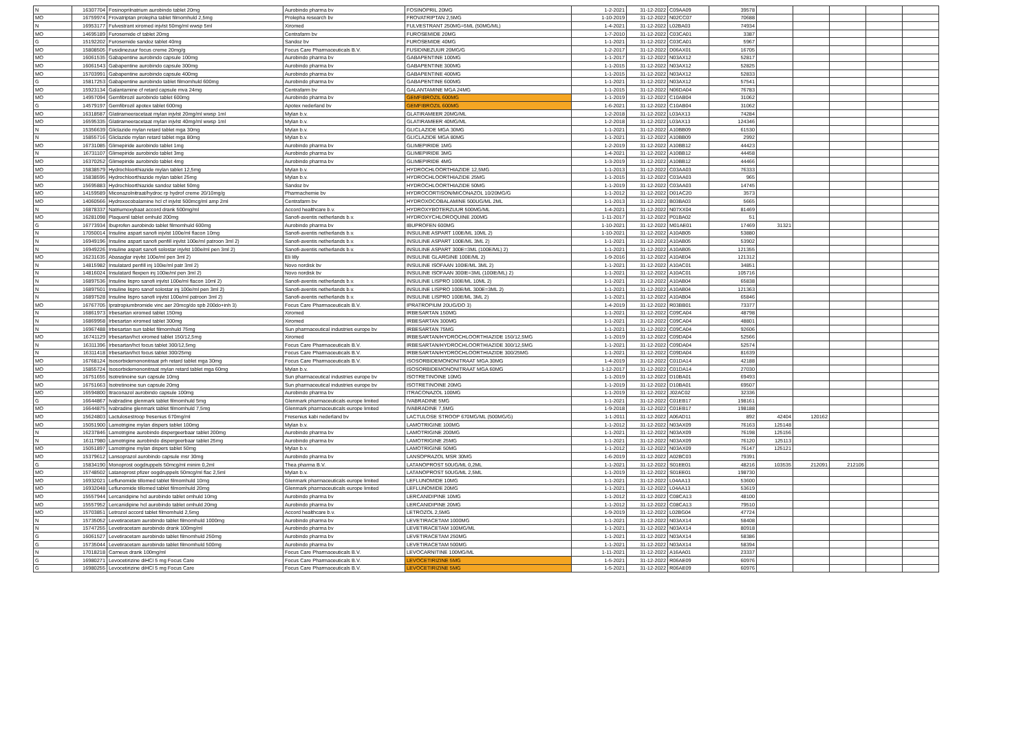| N | 16307704 | Fosinoprilnatrium aurobindo tablet 20mg | Aurobindo pharma bv | FOSINOPRIL 20MG | 1-2-2021 | 31-12-2022 | C09AA09 | 39578 | | | | | |
| MO | 16759974 | Frovatriptan prolepha tablet filmomhuld 2,5mg | Prolepha research bv | FROVATRIPTAN 2,5MG | 1-10-2019 | 31-12-2022 | N02CC07 | 70688 | | | | | |
| N | 16953177 | Fulvestrant xiromed injvlst 50mg/ml wwsp 5ml | Xiromed | FULVESTRANT 250MG=5ML (50MG/ML) | 1-4-2021 | 31-12-2022 | L02BA03 | 74934 | | | | | |
| MO | 14695189 | Furosemide cf tablet 20mg | Centrafarm bv | FUROSEMIDE 20MG | 1-7-2010 | 31-12-2022 | C03CA01 | 3387 | | | | | |
| G | 15192202 | Furosemide sandoz tablet 40mg | Sandoz bv | FUROSEMIDE 40MG | 1-1-2021 | 31-12-2022 | C03CA01 | 5967 | | | | | |
| MO | 15808505 | Fusidinezuur focus creme 20mg/g | Focus Care Pharmaceuticals B.V. | FUSIDINEZUUR 20MG/G | 1-2-2017 | 31-12-2022 | D06AX01 | 16705 | | | | | |
| MO | 16061535 | Gabapentine aurobindo capsule 100mg | Aurobindo pharma bv | GABAPENTINE 100MG | 1-1-2017 | 31-12-2022 | N03AX12 | 52817 | | | | | |
| MO | 16061543 | Gabapentine aurobindo capsule 300mg | Aurobindo pharma bv | GABAPENTINE 300MG | 1-1-2015 | 31-12-2022 | N03AX12 | 52825 | | | | | |
| MO | 15703991 | Gabapentine aurobindo capsule 400mg | Aurobindo pharma bv | GABAPENTINE 400MG | 1-1-2015 | 31-12-2022 | N03AX12 | 52833 | | | | | |
| G | 15817253 | Gabapentine aurobindo tablet filmomhuld 600mg | Aurobindo pharma bv | GABAPENTINE 600MG | 1-1-2021 | 31-12-2022 | N03AX12 | 57541 | | | | | |
| MO | 15923134 | Galantamine cf retard capsule mva 24mg | Centrafarm bv | GALANTAMINE MGA 24MG | 1-1-2015 | 31-12-2022 | N06DA04 | 76783 | | | | | |
| MO | 14957094 | Gemfibrozil aurobindo tablet 600mg | Aurobindo pharma bv | GEMFIBROZIL 600MG | 1-1-2019 | 31-12-2022 | C10AB04 | 31062 | | | | | |
| G | 14579197 | Gemfibrozil apotex tablet 600mg | Apotex nederland bv | GEMFIBROZIL 600MG | 1-6-2021 | 31-12-2022 | C10AB04 | 31062 | | | | | |
| MO | 16318587 | Glatirameeracetaat mylan injvlst 20mg/ml wwsp 1ml | Mylan b.v. | GLATIRAMEER 20MG/ML | 1-2-2018 | 31-12-2022 | L03AX13 | 74284 | | | | | |
| MO | 16595335 | Glatirameeracetaat mylan injvlst 40mg/ml wwsp 1ml | Mylan b.v. | GLATIRAMEER 40MG/ML | 1-2-2018 | 31-12-2022 | L03AX13 | 124346 | | | | | |
| N | 15356639 | Gliclazide mylan retard tablet mga 30mg | Mylan b.v. | GLICLAZIDE MGA 30MG | 1-1-2021 | 31-12-2022 | A10BB09 | 61530 | | | | | |
| N | 15855716 | Gliclazide mylan retard tablet mga 80mg | Mylan b.v. | GLICLAZIDE MGA 80MG | 1-1-2021 | 31-12-2022 | A10BB09 | 2992 | | | | | |
| MO | 16731085 | Glimepiride aurobindo tablet 1mg | Aurobindo pharma bv | GLIMEPIRIDE 1MG | 1-2-2019 | 31-12-2022 | A10BB12 | 44423 | | | | | |
| N | 16731107 | Glimepiride aurobindo tablet 3mg | Aurobindo pharma bv | GLIMEPIRIDE 3MG | 1-4-2021 | 31-12-2022 | A10BB12 | 44458 | | | | | |
| MO | 16370252 | Glimepiride aurobindo tablet 4mg | Aurobindo pharma bv | GLIMEPIRIDE 4MG | 1-3-2019 | 31-12-2022 | A10BB12 | 44466 | | | | | |
| MO | 15838579 | Hydrochloorthiazide mylan tablet 12,5mg | Mylan b.v. | HYDROCHLOORTHIAZIDE 12,5MG | 1-1-2013 | 31-12-2022 | C03AA03 | 76333 | | | | | |
| MO | 15838595 | Hydrochloorthiazide mylan tablet 25mg | Mylan b.v. | HYDROCHLOORTHIAZIDE 25MG | 1-1-2015 | 31-12-2022 | C03AA03 | 965 | | | | | |
| MO | 15695883 | Hydrochloorthiazide sandoz tablet 50mg | Sandoz bv | HYDROCHLOORTHIAZIDE 50MG | 1-1-2019 | 31-12-2022 | C03AA03 | 14745 | | | | | |
| MO | 14159589 | Miconazolnitraat/hydroc rp hydrof creme 20/10mg/g | Pharmachemie bv | HYDROCORTISON/MICONAZOL 10/20MG/G | 1-1-2012 | 31-12-2022 | D01AC20 | 3573 | | | | | |
| MO | 14060566 | Hydroxocobalamine hcl cf injvlst 500mcg/ml amp 2ml | Centrafarm bv | HYDROXOCOBALAMINE 500UG/ML 2ML | 1-1-2013 | 31-12-2022 | B03BA03 | 5665 | | | | | |
| N | 16878337 | Natriumoxybaat accord drank 500mg/ml | Accord healthcare b.v. | HYDROXYBOTERZUUR 500MG/ML | 1-4-2021 | 31-12-2022 | N07XX04 | 81469 | | | | | |
| MO | 16281098 | Plaquenil tablet omhuld 200mg | Sanofi-aventis netherlands b.v. | HYDROXYCHLOROQUINE 200MG | 1-11-2017 | 31-12-2022 | P01BA02 | 51 | | | | | |
| G | 16773934 | Ibuprofen aurobindo tablet filmomhuld 600mg | Aurobindo pharma bv | IBUPROFEN 600MG | 1-10-2021 | 31-12-2022 | M01AE01 | 17469 | 31321 | | | | |
| N | 17050014 | Insuline aspart sanofi injvlst 100e/ml flacon 10mg | Sanofi-aventis netherlands b.v. | INSULINE ASPART 100E/ML 10ML 2) | 1-10-2021 | 31-12-2022 | A10AB05 | 53880 | | | | | |
| N | 16949196 | Insuline aspart sanofi penfill injvlst 100e/ml patroon 3ml 2) | Sanofi-aventis netherlands b.v. | INSULINE ASPART 100E/ML 3ML 2) | 1-1-2021 | 31-12-2022 | A10AB05 | 53902 | | | | | |
| N | 16949226 | Insuline aspart sanofi solostar injvlst 100e/ml pen 3ml 2) | Sanofi-aventis netherlands b.v. | INSULINE ASPART 300E=3ML (100E/ML) 2) | 1-1-2021 | 31-12-2022 | A10AB05 | 121355 | | | | | |
| MO | 16231635 | Abasaglar injvlst 100e/ml pen 3ml 2) | Eli lilly | INSULINE GLARGINE 100E/ML 2) | 1-9-2016 | 31-12-2022 | A10AE04 | 121312 | | | | | |
| N | 14815982 | Insulatard penfill inj 100ie/ml patr 3ml 2) | Novo nordisk bv | INSULINE ISOFAAN 100IE/ML 3ML 2) | 1-1-2021 | 31-12-2022 | A10AC01 | 34851 | | | | | |
| N | 14816024 | Insulatard flexpen inj 100ie/ml pen 3ml 2) | Novo nordisk bv | INSULINE ISOFAAN 300IE=3ML (100IE/ML) 2) | 1-1-2021 | 31-12-2022 | A10AC01 | 105716 | | | | | |
| N | 16897536 | Insuline lispro sanofi injvlst 100e/ml flacon 10ml 2) | Sanofi-aventis netherlands b.v. | INSULINE LISPRO 100E/ML 10ML 2) | 1-1-2021 | 31-12-2022 | A10AB04 | 65838 | | | | | |
| N | 16897501 | Insuline lispro sanof solostar inj 100e/ml pen 3ml 2) | Sanofi-aventis netherlands b.v. | INSULINE LISPRO 100E/ML 300E=3ML 2) | 1-1-2021 | 31-12-2022 | A10AB04 | 121363 | | | | | |
| N | 16897528 | Insuline lispro sanofi injvlst 100e/ml patroon 3ml 2) | Sanofi-aventis netherlands b.v. | INSULINE LISPRO 100E/ML 3ML 2) | 1-1-2021 | 31-12-2022 | A10AB04 | 65846 | | | | | |
| MO | 16767705 | Ipratropiumbromide vinc aer 20mcg/do spb 200do+inh 3) | Focus Care Pharmaceuticals B.V. | IPRATROPIUM 20UG/DO 3) | 1-4-2019 | 31-12-2022 | R03BB01 | 73377 | | | | | |
| N | 16861973 | Irbesartan xiromed tablet 150mg | Xiromed | IRBESARTAN 150MG | 1-1-2021 | 31-12-2022 | C09CA04 | 48798 | | | | | |
| N | 16869958 | Irbesartan xiromed tablet 300mg | Xiromed | IRBESARTAN 300MG | 1-1-2021 | 31-12-2022 | C09CA04 | 48801 | | | | | |
| N | 16967488 | Irbesartan sun tablet filmomhuld 75mg | Sun pharmaceutical industries europe bv | IRBESARTAN 75MG | 1-1-2021 | 31-12-2022 | C09CA04 | 92606 | | | | | |
| MO | 16741129 | Irbesartan/hct xiromed tablet 150/12,5mg | Xiromed | IRBESARTAN/HYDROCHLOORTHIAZIDE 150/12,5MG | 1-1-2019 | 31-12-2022 | C09DA04 | 52566 | | | | | |
| N | 16311396 | Irbesartan/hct focus tablet 300/12,5mg | Focus Care Pharmaceuticals B.V. | IRBESARTAN/HYDROCHLOORTHIAZIDE 300/12,5MG | 1-1-2021 | 31-12-2022 | C09DA04 | 52574 | | | | | |
| N | 16311418 | Irbesartan/hct focus tablet 300/25mg | Focus Care Pharmaceuticals B.V. | IRBESARTAN/HYDROCHLOORTHIAZIDE 300/25MG | 1-1-2021 | 31-12-2022 | C09DA04 | 81639 | | | | | |
| MO | 16768124 | Isosorbidemononitraat prh retard tablet mga 30mg | Focus Care Pharmaceuticals B.V. | ISOSORBIDEMONONITRAAT MGA 30MG | 1-4-2019 | 31-12-2022 | C01DA14 | 42188 | | | | | |
| MO | 15855724 | Isosorbidemononitraat mylan retard tablet mga 60mg | Mylan b.v. | ISOSORBIDEMONONITRAAT MGA 60MG | 1-12-2017 | 31-12-2022 | C01DA14 | 27030 | | | | | |
| MO | 16751655 | Isotretinoine sun capsule 10mg | Sun pharmaceutical industries europe bv | ISOTRETINOINE 10MG | 1-1-2019 | 31-12-2022 | D10BA01 | 69493 | | | | | |
| MO | 16751663 | Isotretinoine sun capsule 20mg | Sun pharmaceutical industries europe bv | ISOTRETINOINE 20MG | 1-1-2019 | 31-12-2022 | D10BA01 | 69507 | | | | | |
| MO | 16594800 | Itraconazol aurobindo capsule 100mg | Aurobindo pharma bv | ITRACONAZOL 100MG | 1-1-2019 | 31-12-2022 | J02AC02 | 32336 | | | | | |
| G | 16644867 | Ivabradine glenmark tablet filmomhuld 5mg | Glenmark pharmaceuticals europe limited | IVABRADINE 5MG | 1-1-2021 | 31-12-2022 | C01EB17 | 198161 | | | | | |
| MO | 16644875 | Ivabradine glenmark tablet filmomhuld 7,5mg | Glenmark pharmaceuticals europe limited | IVABRADINE 7,5MG | 1-9-2018 | 31-12-2022 | C01EB17 | 198188 | | | | | |
| MO | 15624803 | Lactulosestroop fresenius 670mg/ml | Fresenius kabi nederland bv | LACTULOSE STROOP 670MG/ML (500MG/G) | 1-1-2011 | 31-12-2022 | A06AD11 | 892 | 42404 | 120162 | | | |
| MO | 15051900 | Lamotrigine mylan dispers tablet 100mg | Mylan b.v. | LAMOTRIGINE 100MG | 1-1-2012 | 31-12-2022 | N03AX09 | 76163 | 125148 | | | | |
| N | 16237846 | Lamotrigine aurobindo dispergeerbaar tablet 200mg | Aurobindo pharma bv | LAMOTRIGINE 200MG | 1-1-2021 | 31-12-2022 | N03AX09 | 76198 | 125156 | | | | |
| N | 16117980 | Lamotrigine aurobindo dispergeerbaar tablet 25mg | Aurobindo pharma bv | LAMOTRIGINE 25MG | 1-1-2021 | 31-12-2022 | N03AX09 | 76120 | 125113 | | | | |
| MO | 15051897 | Lamotrigine mylan dispers tablet 50mg | Mylan b.v. | LAMOTRIGINE 50MG | 1-1-2012 | 31-12-2022 | N03AX09 | 76147 | 125121 | | | | |
| MO | 15379612 | Lansoprazol aurobindo capsule msr 30mg | Aurobindo pharma bv | LANSOPRAZOL MSR 30MG | 1-6-2019 | 31-12-2022 | A02BC03 | 79391 | | | | | |
| G | 15834190 | Monoprost oogdruppels 50mcg/ml minim 0,2ml | Thea pharma B.V. | LATANOPROST 50UG/ML 0,2ML | 1-1-2021 | 31-12-2022 | S01EE01 | 48216 | 103535 | 212091 | 212105 | | |
| MO | 15748502 | Latanoprost pfizer oogdruppels 50mcg/ml flac 2,5ml | Mylan b.v. | LATANOPROST 50UG/ML 2,5ML | 1-1-2019 | 31-12-2022 | S01EE01 | 198730 | | | | | |
| MO | 16932021 | Leflunomide tillomed tablet filmomhuld 10mg | Glenmark pharmaceuticals europe limited | LEFLUNOMIDE 10MG | 1-1-2021 | 31-12-2022 | L04AA13 | 53600 | | | | | |
| MO | 16932048 | Leflunomide tillomed tablet filmomhuld 20mg | Glenmark pharmaceuticals europe limited | LEFLUNOMIDE 20MG | 1-1-2021 | 31-12-2022 | L04AA13 | 53619 | | | | | |
| MO | 15557944 | Lercanidipine hcl aurobindo tablet omhuld 10mg | Aurobindo pharma bv | LERCANIDIPINE 10MG | 1-1-2012 | 31-12-2022 | C08CA13 | 48100 | | | | | |
| MO | 15557952 | Lercanidipine hcl aurobindo tablet omhuld 20mg | Aurobindo pharma bv | LERCANIDIPINE 20MG | 1-1-2012 | 31-12-2022 | C08CA13 | 79510 | | | | | |
| MO | 15703851 | Letrozol accord tablet filmomhuld 2,5mg | Accord healthcare b.v. | LETROZOL 2,5MG | 1-9-2019 | 31-12-2022 | L02BG04 | 47724 | | | | | |
| N | 15735052 | Levetiracetam aurobindo tablet filmomhuld 1000mg | Aurobindo pharma bv | LEVETIRACETAM 1000MG | 1-1-2021 | 31-12-2022 | N03AX14 | 58408 | | | | | |
| N | 15747255 | Levetiracetam aurobindo drank 100mg/ml | Aurobindo pharma bv | LEVETIRACETAM 100MG/ML | 1-1-2021 | 31-12-2022 | N03AX14 | 80918 | | | | | |
| G | 16061527 | Levetiracetam aurobindo tablet filmomhuld 250mg | Aurobindo pharma bv | LEVETIRACETAM 250MG | 1-1-2021 | 31-12-2022 | N03AX14 | 58386 | | | | | |
| G | 15735044 | Levetiracetam aurobindo tablet filmomhuld 500mg | Aurobindo pharma bv | LEVETIRACETAM 500MG | 1-1-2021 | 31-12-2022 | N03AX14 | 58394 | | | | | |
| N | 17018218 | Carneus drank 100mg/ml | Focus Care Pharmaceuticals B.V. | LEVOCARNITINE 100MG/ML | 1-11-2021 | 31-12-2022 | A16AA01 | 23337 | | | | | |
| G | 16980271 | Levocetirizine diHCl 5 mg Focus Care | Focus Care Pharmaceuticals B.V. | LEVOCETIRIZINE 5MG | 1-5-2021 | 31-12-2022 | R06AE09 | 60976 | | | | | |
| G | 16980255 | Levocetirizine diHCl 5 mg Focus Care | Focus Care Pharmaceuticals B.V. | LEVOCETIRIZINE 5MG | 1-5-2021 | 31-12-2022 | R06AE09 | 60976 | | | | | |